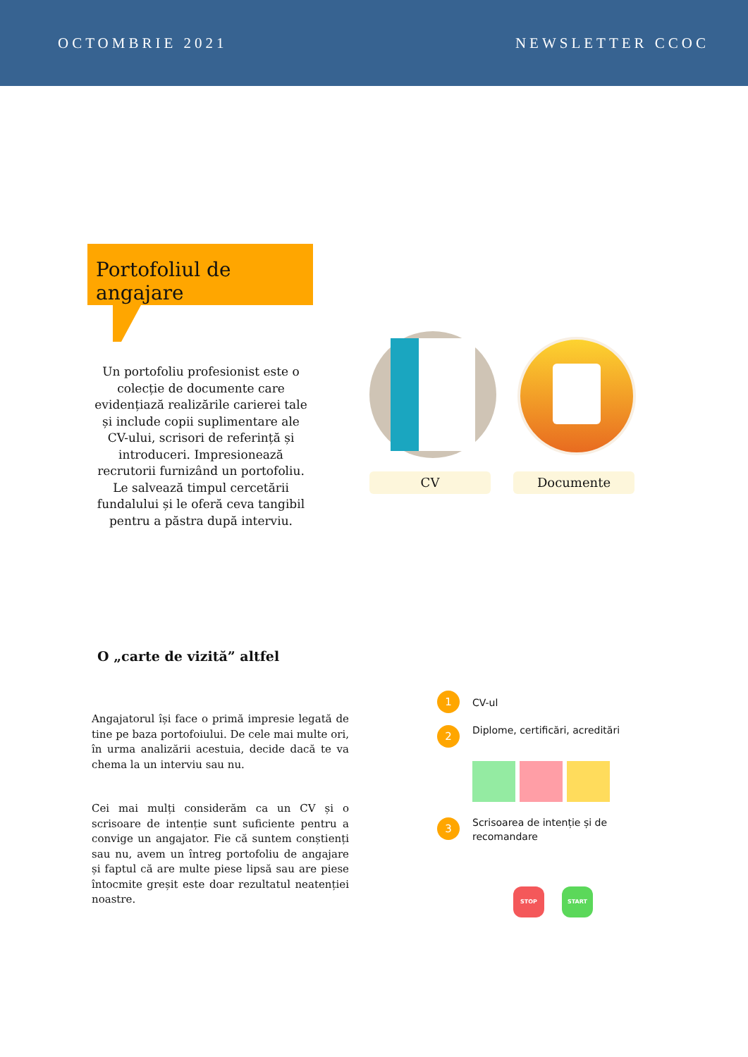OCTOMBRIE 2021 NEWSLETTER CCOC
Portofoliul de angajare
Un portofoliu profesionist este o colecție de documente care evidențiază realizările carierei tale și include copii suplimentare ale CV-ului, scrisori de referință și introduceri. Impresionează recrutorii furnizând un portofoliu. Le salvează timpul cercetării fundalului și le oferă ceva tangibil pentru a păstra după interviu.
CV Documente
O „carte de vizită” altfel
Angajatorul își face o primă impresie legată de tine pe baza portofoiului. De cele mai multe ori, în urma analizării acestuia, decide dacă te va chema la un interviu sau nu.
Cei mai mulți considerăm ca un CV și o scrisoare de intenție sunt suficiente pentru a convige un angajator. Fie că suntem conștienți sau nu, avem un întreg portofoliu de angajare și faptul că are multe piese lipsă sau are piese întocmite greșit este doar rezultatul neatenției noastre.
1 CV-ul
2
Diplome, certificări, acreditări
3
Scrisoarea de intenție și de recomandare
STOP START